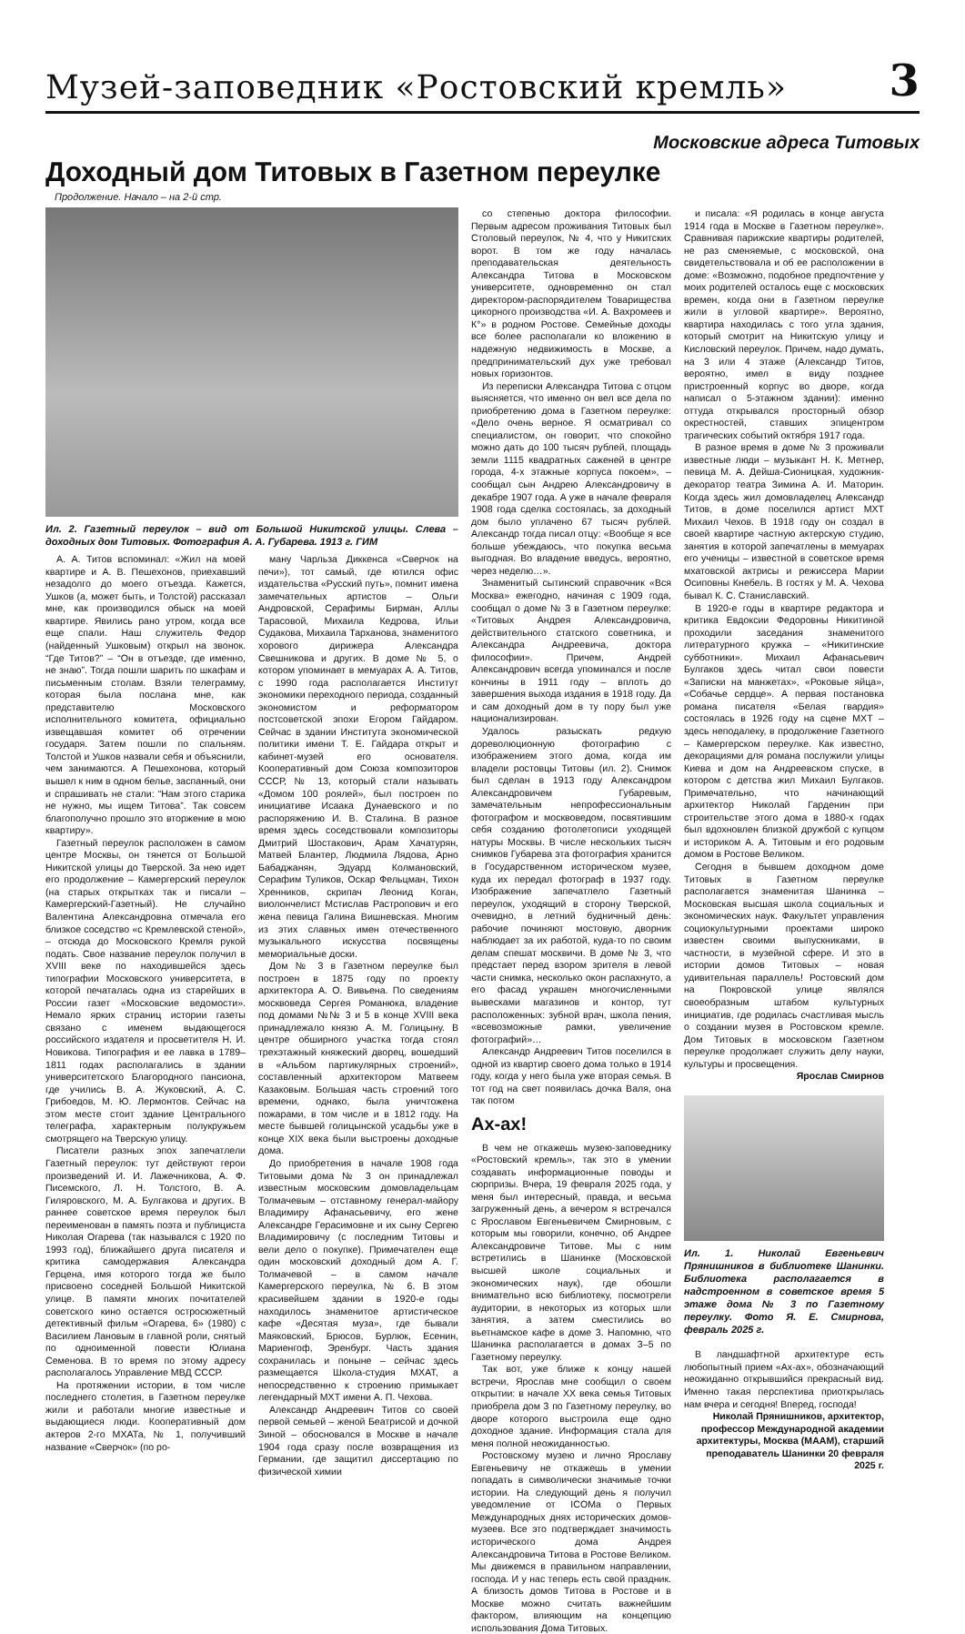Музей-заповедник «Ростовский кремль» 3
Московские адреса Титовых
Доходный дом Титовых в Газетном переулке
Продолжение. Начало – на 2-й стр.
Ил. 2. Газетный переулок – вид от Большой Никитской улицы. Слева – доходных дом Титовых. Фотография А. А. Губарева. 1913 г. ГИМ
А. А. Титов вспоминал: «Жил на моей квартире и А. В. Пешехонов, приехавший незадолго до моего отъезда. Кажется, Ушков (а, может быть, и Толстой) рассказал мне, как производился обыск на моей квартире. Явились рано утром, когда все еще спали. Наш служитель Федор (найденный Ушковым) открыл на звонок. “Где Титов?” – “Он в отъезде, где именно, не знаю”. Тогда пошли шарить по шкафам и письменным столам. Взяли телеграмму, которая была послана мне, как представителю Московского исполнительного комитета, официально извещавшая комитет об отречении государя. Затем пошли по спальням. Толстой и Ушков назвали себя и объяснили, чем занимаются. А Пешехонова, который вышел к ним в одном белье, заспанный, они и спрашивать не стали: “Нам этого старика не нужно, мы ищем Титова”. Так совсем благополучно прошло это вторжение в мою квартиру».
Газетный переулок расположен в самом центре Москвы, он тянется от Большой Никитской улицы до Тверской. За нею идет его продолжение – Камергерский переулок (на старых открытках так и писали – Камергерский-Газетный). Не случайно Валентина Александровна отмечала его близкое соседство «с Кремлевской стеной», – отсюда до Московского Кремля рукой подать. Свое название переулок получил в XVIII веке по находившейся здесь типографии Московского университета, в которой печаталась одна из старейших в России газет «Московские ведомости». Немало ярких страниц истории газеты связано с именем выдающегося российского издателя и просветителя Н. И. Новикова. Типография и ее лавка в 1789–1811 годах располагались в здании университетского Благородного пансиона, где учились В. А. Жуковский, А. С. Грибоедов, М. Ю. Лермонтов. Сейчас на этом месте стоит здание Центрального телеграфа, характерным полукружьем смотрящего на Тверскую улицу.
Писатели разных эпох запечатлели Газетный переулок: тут действуют герои произведений И. И. Лажечникова, А. Ф. Писемского, Л. Н. Толстого, В. А. Гиляровского, М. А. Булгакова и других. В раннее советское время переулок был переименован в память поэта и публициста Николая Огарева (так назывался с 1920 по 1993 год), ближайшего друга писателя и критика самодержавия Александра Герцена, имя которого тогда же было присвоено соседней Большой Никитской улице. В памяти многих почитателей советского кино остается остросюжетный детективный фильм «Огарева, 6» (1980) с Василием Лановым в главной роли, снятый по одноименной повести Юлиана Семенова. В то время по этому адресу располагалось Управление МВД СССР.
На протяжении истории, в том числе последнего столетия, в Газетном переулке жили и работали многие известные и выдающиеся люди. Кооперативный дом актеров 2-го МХАТа, № 1, получивший название «Сверчок» (по ро-
ману Чарльза Диккенса «Сверчок на печи»), тот самый, где ютился офис издательства «Русский путь», помнит имена замечательных артистов – Ольги Андровской, Серафимы Бирман, Аллы Тарасовой, Михаила Кедрова, Ильи Судакова, Михаила Тарханова, знаменитого хорового дирижера Александра Свешникова и других. В доме № 5, о котором упоминает в мемуарах А. А. Титов, с 1990 года располагается Институт экономики переходного периода, созданный экономистом и реформатором постсоветской эпохи Егором Гайдаром. Сейчас в здании Института экономической политики имени Т. Е. Гайдара открыт и кабинет-музей его основателя. Кооперативный дом Союза композиторов СССР, № 13, который стали называть «Домом 100 роялей», был построен по инициативе Исаака Дунаевского и по распоряжению И. В. Сталина. В разное время здесь соседствовали композиторы Дмитрий Шостакович, Арам Хачатурян, Матвей Блантер, Людмила Лядова, Арно Бабаджанян, Эдуард Колмановский, Серафим Туликов, Оскар Фельцман, Тихон Хренников, скрипач Леонид Коган, виолончелист Мстислав Растропович и его жена певица Галина Вишневская. Многим из этих славных имен отечественного музыкального искусства посвящены мемориальные доски.
Дом № 3 в Газетном переулке был построен в 1875 году по проекту архитектора А. О. Вивьена. По сведениям москвоведа Сергея Романюка, владение под домами №№ 3 и 5 в конце XVIII века принадлежало князю А. М. Голицыну. В центре обширного участка тогда стоял трехэтажный княжеский дворец, вошедший в «Альбом партикулярных строений», составленный архитектором Матвеем Казаковым. Большая часть строений того времени, однако, была уничтожена пожарами, в том числе и в 1812 году. На месте бывшей голицынской усадьбы уже в конце XIX века были выстроены доходные дома.
До приобретения в начале 1908 года Титовыми дома № 3 он принадлежал известным московским домовладельцам Толмачевым – отставному генерал-майору Владимиру Афанасьевичу, его жене Александре Герасимовне и их сыну Сергею Владимировичу (с последним Титовы и вели дело о покупке). Примечателен еще один московский доходный дом А. Г. Толмачевой – в самом начале Камергерского переулка, № 6. В этом красивейшем здании в 1920-е годы находилось знаменитое артистическое кафе «Десятая муза», где бывали Маяковский, Брюсов, Бурлюк, Есенин, Мариенгоф, Эренбург. Часть здания сохранилась и поныне – сейчас здесь размещается Школа-студия МХАТ, а непосредственно к строению примыкает легендарный МХТ имени А. П. Чехова.
Александр Андреевич Титов со своей первой семьей – женой Беатрисой и дочкой Зиной – обосновался в Москве в начале 1904 года сразу после возвращения из Германии, где защитил диссертацию по физической химии
со степенью доктора философии. Первым адресом проживания Титовых был Столовый переулок, № 4, что у Никитских ворот. В том же году началась преподавательская деятельность Александра Титова в Московском университете, одновременно он стал директором-распорядителем Товарищества цикорного производства «И. А. Вахромеев и К°» в родном Ростове. Семейные доходы все более располагали ко вложению в надежную недвижимость в Москве, а предпринимательский дух уже требовал новых горизонтов.
Из переписки Александра Титова с отцом выясняется, что именно он вел все дела по приобретению дома в Газетном переулке: «Дело очень верное. Я осматривал со специалистом, он говорит, что спокойно можно дать до 100 тысяч рублей, площадь земли 1115 квадратных саженей в центре города, 4-х этажные корпуса покоем», – сообщал сын Андрею Александровичу в декабре 1907 года. А уже в начале февраля 1908 года сделка состоялась, за доходный дом было уплачено 67 тысяч рублей. Александр тогда писал отцу: «Вообще я все больше убеждаюсь, что покупка весьма выгодная. Во владение введусь, вероятно, через неделю…».
Знаменитый сытинский справочник «Вся Москва» ежегодно, начиная с 1909 года, сообщал о доме № 3 в Газетном переулке: «Титовых Андрея Александровича, действительного статского советника, и Александра Андреевича, доктора философии». Причем, Андрей Александрович всегда упоминался и после кончины в 1911 году – вплоть до завершения выхода издания в 1918 году. Да и сам доходный дом в ту пору был уже национализирован.
Удалось разыскать редкую дореволюционную фотографию с изображением этого дома, когда им владели ростовцы Титовы (ил. 2). Снимок был сделан в 1913 году Александром Александровичем Губаревым, замечательным непрофессиональным фотографом и москвоведом, посвятившим себя созданию фотолетописи уходящей натуры Москвы. В числе нескольких тысяч снимков Губарева эта фотография хранится в Государственном историческом музее, куда их передал фотограф в 1937 году. Изображение запечатлело Газетный переулок, уходящий в сторону Тверской, очевидно, в летний будничный день: рабочие починяют мостовую, дворник наблюдает за их работой, куда-то по своим делам спешат москвичи. В доме № 3, что предстает перед взором зрителя в левой части снимка, несколько окон распахнуто, а его фасад украшен многочисленными вывесками магазинов и контор, тут расположенных: зубной врач, школа пения, «всевозможные рамки, увеличение фотографий»…
Александр Андреевич Титов поселился в одной из квартир своего дома только в 1914 году, когда у него была уже вторая семья. В тот год на свет появилась дочка Валя, она так потом
Ах-ах!
В чем не откажешь музею-заповеднику «Ростовский кремль», так это в умении создавать информационные поводы и сюрпризы. Вчера, 19 февраля 2025 года, у меня был интересный, правда, и весьма загруженный день, а вечером я встречался с Ярославом Евгеньевичем Смирновым, с которым мы говорили, конечно, об Андрее Александровиче Титове. Мы с ним встретились в Шанинке (Московской высшей школе социальных и экономических наук), где обошли внимательно всю библиотеку, посмотрели аудитории, в некоторых из которых шли занятия, а затем сместились во вьетнамское кафе в доме 3. Напомню, что Шанинка располагается в домах 3–5 по Газетному переулку.
Так вот, уже ближе к концу нашей встречи, Ярослав мне сообщил о своем открытии: в начале XX века семья Титовых приобрела дом 3 по Газетному переулку, во дворе которого выстроила еще одно доходное здание. Информация стала для меня полной неожиданностью.
Ростовскому музею и лично Ярославу Евгеньевичу не откажешь в умении попадать в символически значимые точки истории. На следующий день я получил уведомление от ICOMа о Первых Международных днях исторических домов-музеев. Все это подтверждает значимость исторического дома Андрея Александровича Титова в Ростове Великом. Мы движемся в правильном направлении, господа. И у нас теперь есть свой праздник. А близость домов Титова в Ростове и в Москве можно считать важнейшим фактором, влияющим на концепцию использования Дома Титовых.
и писала: «Я родилась в конце августа 1914 года в Москве в Газетном переулке». Сравнивая парижские квартиры родителей, не раз сменяемые, с московской, она свидетельствовала и об ее расположении в доме: «Возможно, подобное предпочтение у моих родителей осталось еще с московских времен, когда они в Газетном переулке жили в угловой квартире». Вероятно, квартира находилась с того угла здания, который смотрит на Никитскую улицу и Кисловский переулок. Причем, надо думать, на 3 или 4 этаже (Александр Титов, вероятно, имел в виду позднее пристроенный корпус во дворе, когда написал о 5-этажном здании): именно оттуда открывался просторный обзор окрестностей, ставших эпицентром трагических событий октября 1917 года.
В разное время в доме № 3 проживали известные люди – музыкант Н. К. Метнер, певица М. А. Дейша-Сионицкая, художник-декоратор театра Зимина А. И. Маторин. Когда здесь жил домовладелец Александр Титов, в доме поселился артист МХТ Михаил Чехов. В 1918 году он создал в своей квартире частную актерскую студию, занятия в которой запечатлены в мемуарах его ученицы – известной в советское время мхатовской актрисы и режиссера Марии Осиповны Кнебель. В гостях у М. А. Чехова бывал К. С. Станиславский.
В 1920-е годы в квартире редактора и критика Евдоксии Федоровны Никитиной проходили заседания знаменитого литературного кружка – «Никитинские субботники». Михаил Афанасьевич Булгаков здесь читал свои повести «Записки на манжетах», «Роковые яйца», «Собачье сердце». А первая постановка романа писателя «Белая гвардия» состоялась в 1926 году на сцене МХТ – здесь неподалеку, в продолжение Газетного – Камергерском переулке. Как известно, декорациями для романа послужили улицы Киева и дом на Андреевском спуске, в котором с детства жил Михаил Булгаков. Примечательно, что начинающий архитектор Николай Гарденин при строительстве этого дома в 1880-х годах был вдохновлен близкой дружбой с купцом и историком А. А. Титовым и его родовым домом в Ростове Великом.
Сегодня в бывшем доходном доме Титовых в Газетном переулке располагается знаменитая Шанинка – Московская высшая школа социальных и экономических наук. Факультет управления социокультурными проектами широко известен своими выпускниками, в частности, в музейной сфере. И это в истории домов Титовых – новая удивительная параллель! Ростовский дом на Покровской улице являлся своеобразным штабом культурных инициатив, где родилась счастливая мысль о создании музея в Ростовском кремле. Дом Титовых в московском Газетном переулке продолжает служить делу науки, культуры и просвещения.
Ярослав Смирнов
Ил. 1. Николай Евгеньевич Прянишников в библиотеке Шанинки. Библиотека располагается в надстроенном в советское время 5 этаже дома № 3 по Газетному переулку. Фото Я. Е. Смирнова, февраль 2025 г.
В ландшафтной архитектуре есть любопытный прием «Ах-ах», обозначающий неожиданно открывшийся прекрасный вид. Именно такая перспектива приоткрылась нам вчера и сегодня! Вперед, господа!
Николай Прянишников, архитектор, профессор Международной академии архитектуры, Москва (МААМ), старший преподаватель Шанинки 20 февраля 2025 г.